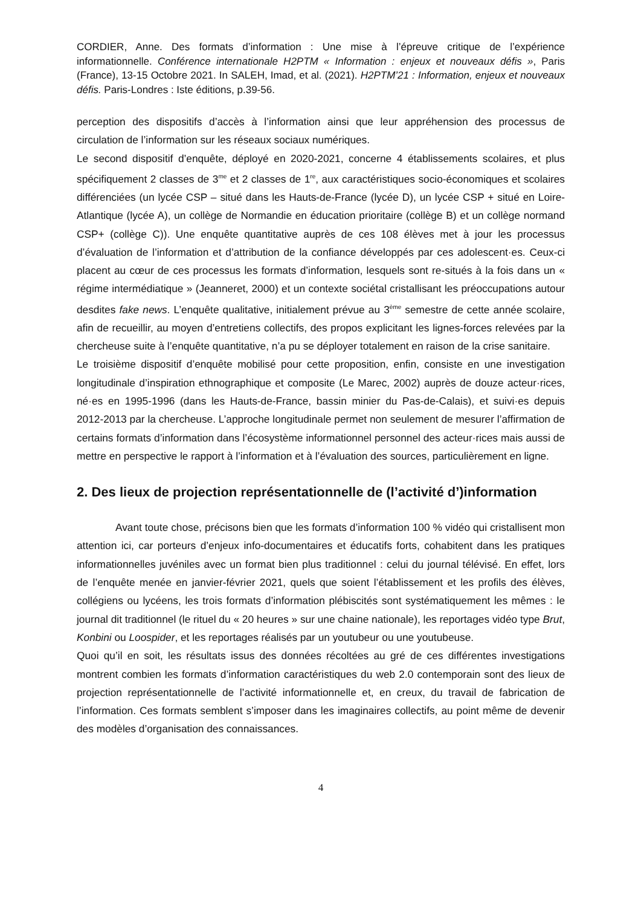CORDIER, Anne. Des formats d’information : Une mise à l’épreuve critique de l’expérience informationnelle. Conférence internationale H2PTM « Information : enjeux et nouveaux défis », Paris (France), 13-15 Octobre 2021. In SALEH, Imad, et al. (2021). H2PTM’21 : Information, enjeux et nouveaux défis. Paris-Londres : Iste éditions, p.39-56.
perception des dispositifs d’accès à l’information ainsi que leur appréhension des processus de circulation de l’information sur les réseaux sociaux numériques.
Le second dispositif d’enquête, déployé en 2020-2021, concerne 4 établissements scolaires, et plus spécifiquement 2 classes de 3<sup>me</sup> et 2 classes de 1<sup>re</sup>, aux caractéristiques socio-économiques et scolaires différenciées (un lycée CSP – situé dans les Hauts-de-France (lycée D), un lycée CSP + situé en Loire-Atlantique (lycée A), un collège de Normandie en éducation prioritaire (collège B) et un collège normand CSP+ (collège C)). Une enquête quantitative auprès de ces 108 élèves met à jour les processus d’évaluation de l’information et d’attribution de la confiance développés par ces adolescent·es. Ceux-ci placent au cœur de ces processus les formats d’information, lesquels sont re-situés à la fois dans un « régime intermédiatique » (Jeanneret, 2000) et un contexte sociétal cristallisant les préoccupations autour desdites fake news. L’enquête qualitative, initialement prévue au 3<sup>ème</sup> semestre de cette année scolaire, afin de recueillir, au moyen d’entretiens collectifs, des propos explicitant les lignes-forces relevées par la chercheuse suite à l’enquête quantitative, n’a pu se déployer totalement en raison de la crise sanitaire.
Le troisième dispositif d’enquête mobilisé pour cette proposition, enfin, consiste en une investigation longitudinale d’inspiration ethnographique et composite (Le Marec, 2002) auprès de douze acteur·rices, né·es en 1995-1996 (dans les Hauts-de-France, bassin minier du Pas-de-Calais), et suivi·es depuis 2012-2013 par la chercheuse. L’approche longitudinale permet non seulement de mesurer l’affirmation de certains formats d’information dans l’écosystème informationnel personnel des acteur·rices mais aussi de mettre en perspective le rapport à l’information et à l’évaluation des sources, particulièrement en ligne.
2. Des lieux de projection représentationnelle de (l’activité d’)information
Avant toute chose, précisons bien que les formats d’information 100 % vidéo qui cristallisent mon attention ici, car porteurs d’enjeux info-documentaires et éducatifs forts, cohabitent dans les pratiques informationnelles juvéniles avec un format bien plus traditionnel : celui du journal télévisé. En effet, lors de l’enquête menée en janvier-février 2021, quels que soient l’établissement et les profils des élèves, collégiens ou lycéens, les trois formats d’information plébiscités sont systématiquement les mêmes : le journal dit traditionnel (le rituel du « 20 heures » sur une chaine nationale), les reportages vidéo type Brut, Konbini ou Loospider, et les reportages réalisés par un youtubeur ou une youtubeuse.
Quoi qu’il en soit, les résultats issus des données récoltées au gré de ces différentes investigations montrent combien les formats d’information caractéristiques du web 2.0 contemporain sont des lieux de projection représentationnelle de l’activité informationnelle et, en creux, du travail de fabrication de l’information. Ces formats semblent s’imposer dans les imaginaires collectifs, au point même de devenir des modèles d’organisation des connaissances.
4